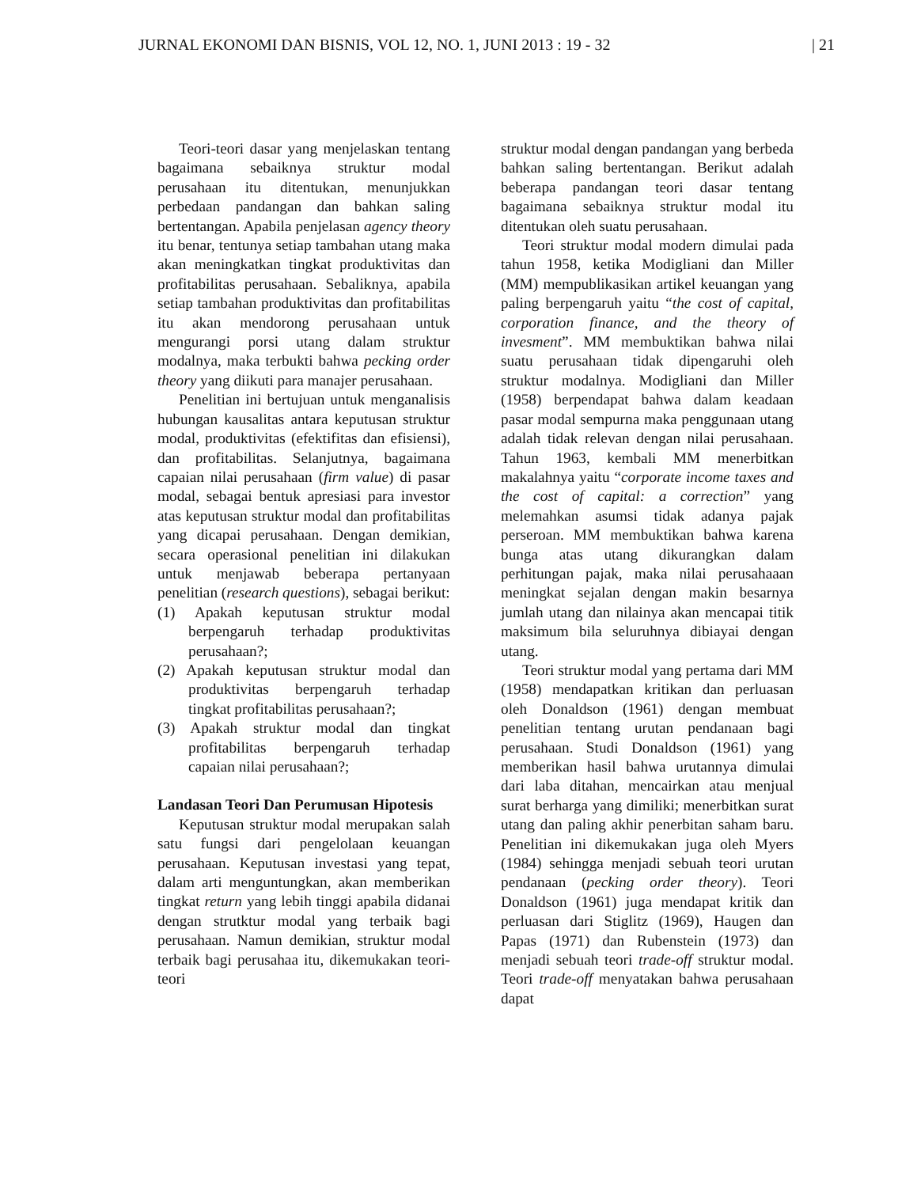JURNAL EKONOMI DAN BISNIS, VOL 12, NO. 1, JUNI 2013 : 19 - 32 | 21
Teori-teori dasar yang menjelaskan tentang bagaimana sebaiknya struktur modal perusahaan itu ditentukan, menunjukkan perbedaan pandangan dan bahkan saling bertentangan. Apabila penjelasan agency theory itu benar, tentunya setiap tambahan utang maka akan meningkatkan tingkat produktivitas dan profitabilitas perusahaan. Sebaliknya, apabila setiap tambahan produktivitas dan profitabilitas itu akan mendorong perusahaan untuk mengurangi porsi utang dalam struktur modalnya, maka terbukti bahwa pecking order theory yang diikuti para manajer perusahaan.
Penelitian ini bertujuan untuk menganalisis hubungan kausalitas antara keputusan struktur modal, produktivitas (efektifitas dan efisiensi), dan profitabilitas. Selanjutnya, bagaimana capaian nilai perusahaan (firm value) di pasar modal, sebagai bentuk apresiasi para investor atas keputusan struktur modal dan profitabilitas yang dicapai perusahaan. Dengan demikian, secara operasional penelitian ini dilakukan untuk menjawab beberapa pertanyaan penelitian (research questions), sebagai berikut:
(1) Apakah keputusan struktur modal berpengaruh terhadap produktivitas perusahaan?;
(2) Apakah keputusan struktur modal dan produktivitas berpengaruh terhadap tingkat profitabilitas perusahaan?;
(3) Apakah struktur modal dan tingkat profitabilitas berpengaruh terhadap capaian nilai perusahaan?;
Landasan Teori Dan Perumusan Hipotesis
Keputusan struktur modal merupakan salah satu fungsi dari pengelolaan keuangan perusahaan. Keputusan investasi yang tepat, dalam arti menguntungkan, akan memberikan tingkat return yang lebih tinggi apabila didanai dengan strutktur modal yang terbaik bagi perusahaan. Namun demikian, struktur modal terbaik bagi perusahaa itu, dikemukakan teori-teori
struktur modal dengan pandangan yang berbeda bahkan saling bertentangan. Berikut adalah beberapa pandangan teori dasar tentang bagaimana sebaiknya struktur modal itu ditentukan oleh suatu perusahaan.
Teori struktur modal modern dimulai pada tahun 1958, ketika Modigliani dan Miller (MM) mempublikasikan artikel keuangan yang paling berpengaruh yaitu “the cost of capital, corporation finance, and the theory of invesment”. MM membuktikan bahwa nilai suatu perusahaan tidak dipengaruhi oleh struktur modalnya. Modigliani dan Miller (1958) berpendapat bahwa dalam keadaan pasar modal sempurna maka penggunaan utang adalah tidak relevan dengan nilai perusahaan. Tahun 1963, kembali MM menerbitkan makalahnya yaitu “corporate income taxes and the cost of capital: a correction” yang melemahkan asumsi tidak adanya pajak perseroan. MM membuktikan bahwa karena bunga atas utang dikurangkan dalam perhitungan pajak, maka nilai perusahaaan meningkat sejalan dengan makin besarnya jumlah utang dan nilainya akan mencapai titik maksimum bila seluruhnya dibiayai dengan utang.
Teori struktur modal yang pertama dari MM (1958) mendapatkan kritikan dan perluasan oleh Donaldson (1961) dengan membuat penelitian tentang urutan pendanaan bagi perusahaan. Studi Donaldson (1961) yang memberikan hasil bahwa urutannya dimulai dari laba ditahan, mencairkan atau menjual surat berharga yang dimiliki; menerbitkan surat utang dan paling akhir penerbitan saham baru. Penelitian ini dikemukakan juga oleh Myers (1984) sehingga menjadi sebuah teori urutan pendanaan (pecking order theory). Teori Donaldson (1961) juga mendapat kritik dan perluasan dari Stiglitz (1969), Haugen dan Papas (1971) dan Rubenstein (1973) dan menjadi sebuah teori trade-off struktur modal. Teori trade-off menyatakan bahwa perusahaan dapat